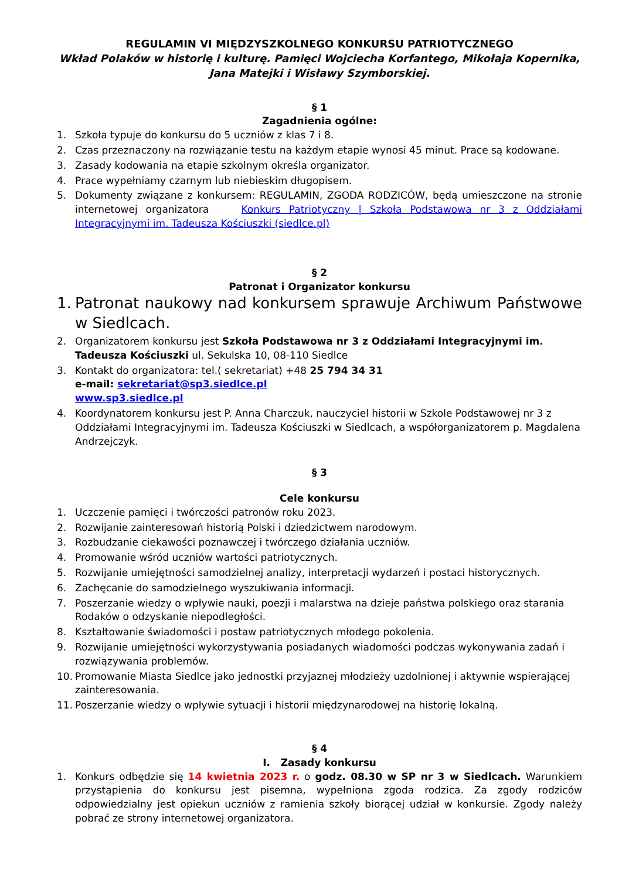REGULAMIN VI MIĘDZYSZKOLNEGO KONKURSU PATRIOTYCZNEGO
Wkład Polaków w historię i kulturę. Pamięci Wojciecha Korfantego, Mikołaja Kopernika,
Jana Matejki i Wisławy Szymborskiej.
§ 1
Zagadnienia ogólne:
1. Szkoła typuje do konkursu do 5 uczniów z klas 7 i 8.
2. Czas przeznaczony na rozwiązanie testu na każdym etapie wynosi 45 minut. Prace są kodowane.
3. Zasady kodowania na etapie szkolnym określa organizator.
4. Prace wypełniamy czarnym lub niebieskim długopisem.
5. Dokumenty związane z konkursem: REGULAMIN, ZGODA RODZICÓW, będą umieszczone na stronie internetowej organizatora Konkurs Patriotyczny | Szkoła Podstawowa nr 3 z Oddziałami Integracyjnymi im. Tadeusza Kościuszki (siedlce.pl)
§ 2
Patronat i Organizator konkursu
1. Patronat naukowy nad konkursem sprawuje Archiwum Państwowe w Siedlcach.
2. Organizatorem konkursu jest Szkoła Podstawowa nr 3 z Oddziałami Integracyjnymi im. Tadeusza Kościuszki ul. Sekulska 10, 08-110 Siedlce
3. Kontakt do organizatora: tel.( sekretariat) +48 25 794 34 31
e-mail: sekretariat@sp3.siedlce.pl
www.sp3.siedlce.pl
4. Koordynatorem konkursu jest P. Anna Charczuk, nauczyciel historii w Szkole Podstawowej nr 3 z Oddziałami Integracyjnymi im. Tadeusza Kościuszki w Siedlcach, a współorganizatorem p. Magdalena Andrzejczyk.
§ 3
Cele konkursu
1. Uczczenie pamięci i twórczości patronów roku 2023.
2. Rozwijanie zainteresowań historią Polski i dziedzictwem narodowym.
3. Rozbudzanie ciekawości poznawczej i twórczego działania uczniów.
4. Promowanie wśród uczniów wartości patriotycznych.
5. Rozwijanie umiejętności samodzielnej analizy, interpretacji wydarzeń i postaci historycznych.
6. Zachęcanie do samodzielnego wyszukiwania informacji.
7. Poszerzanie wiedzy o wpływie nauki, poezji i malarstwa na dzieje państwa polskiego oraz starania Rodaków o odzyskanie niepodległości.
8. Kształtowanie świadomości i postaw patriotycznych młodego pokolenia.
9. Rozwijanie umiejętności wykorzystywania posiadanych wiadomości podczas wykonywania zadań i rozwiązywania problemów.
10. Promowanie Miasta Siedlce jako jednostki przyjaznej młodzieży uzdolnionej i aktywnie wspierającej zainteresowania.
11. Poszerzanie wiedzy o wpływie sytuacji i historii międzynarodowej na historię lokalną.
§ 4
I. Zasady konkursu
1. Konkurs odbędzie się 14 kwietnia 2023 r. o godz. 08.30 w SP nr 3 w Siedlcach. Warunkiem przystąpienia do konkursu jest pisemna, wypełniona zgoda rodzica. Za zgody rodziców odpowiedzialny jest opiekun uczniów z ramienia szkoły biorącej udział w konkursie. Zgody należy pobrać ze strony internetowej organizatora.